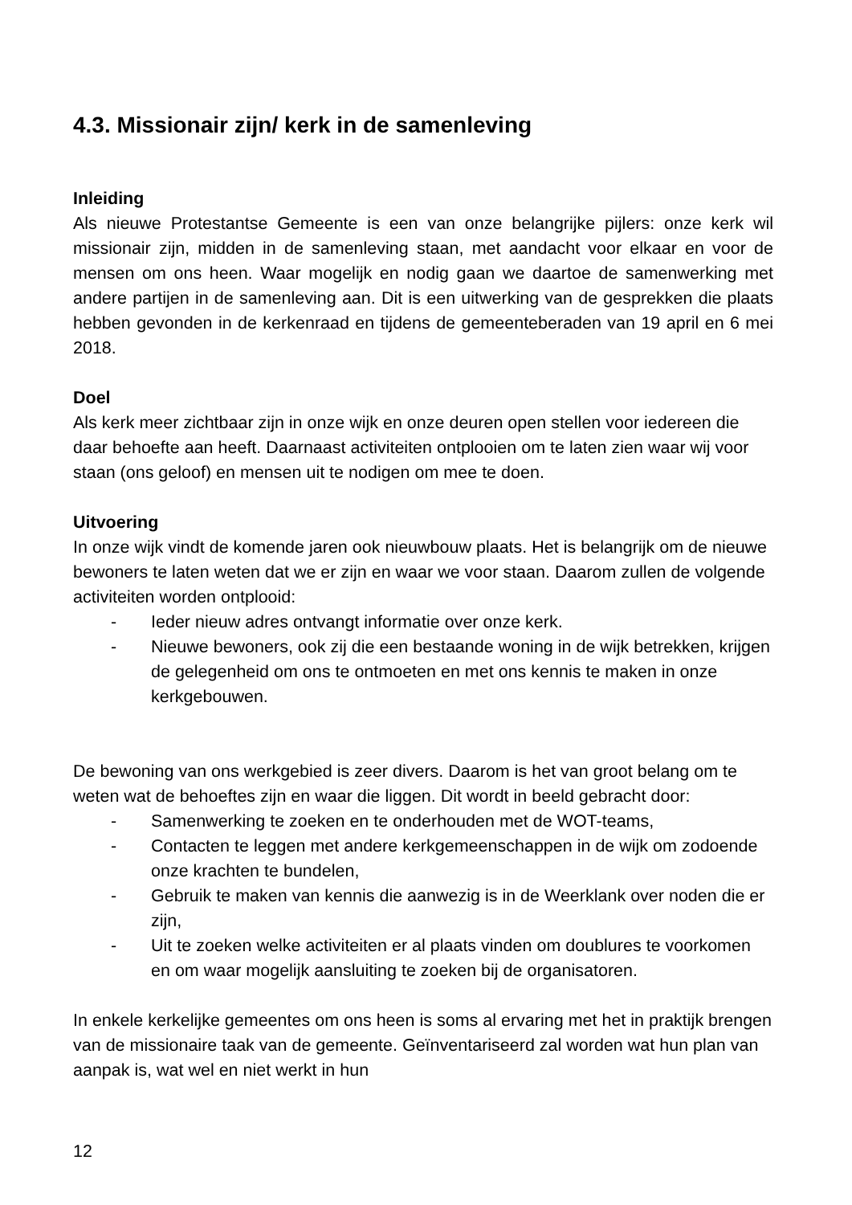4.3. Missionair zijn/ kerk in de samenleving
Inleiding
Als nieuwe Protestantse Gemeente is een van onze belangrijke pijlers: onze kerk wil missionair zijn, midden in de samenleving staan, met aandacht voor elkaar en voor de mensen om ons heen. Waar mogelijk en nodig gaan we daartoe de samenwerking met andere partijen in de samenleving aan. Dit is een uitwerking van de gesprekken die plaats hebben gevonden in de kerkenraad en tijdens de gemeenteberaden van 19 april en 6 mei 2018.
Doel
Als kerk meer zichtbaar zijn in onze wijk en onze deuren open stellen voor iedereen die daar behoefte aan heeft. Daarnaast activiteiten ontplooien om te laten zien waar wij voor staan (ons geloof) en mensen uit te nodigen om mee te doen.
Uitvoering
In onze wijk vindt de komende jaren ook nieuwbouw plaats. Het is belangrijk om de nieuwe bewoners te laten weten dat we er zijn en waar we voor staan. Daarom zullen de volgende activiteiten worden ontplooid:
- Ieder nieuw adres ontvangt informatie over onze kerk.
- Nieuwe bewoners, ook zij die een bestaande woning in de wijk betrekken, krijgen de gelegenheid om ons te ontmoeten en met ons kennis te maken in onze kerkgebouwen.
De bewoning van ons werkgebied is zeer divers. Daarom is het van groot belang om te weten wat de behoeftes zijn en waar die liggen. Dit wordt in beeld gebracht door:
- Samenwerking te zoeken en te onderhouden met de WOT-teams,
- Contacten te leggen met andere kerkgemeenschappen in de wijk om zodoende onze krachten te bundelen,
- Gebruik te maken van kennis die aanwezig is in de Weerklank over noden die er zijn,
- Uit te zoeken welke activiteiten er al plaats vinden om doublures te voorkomen en om waar mogelijk aansluiting te zoeken bij de organisatoren.
In enkele kerkelijke gemeentes om ons heen is soms al ervaring met het in praktijk brengen van de missionaire taak van de gemeente. Geïnventariseerd zal worden wat hun plan van aanpak is, wat wel en niet werkt in hun
12